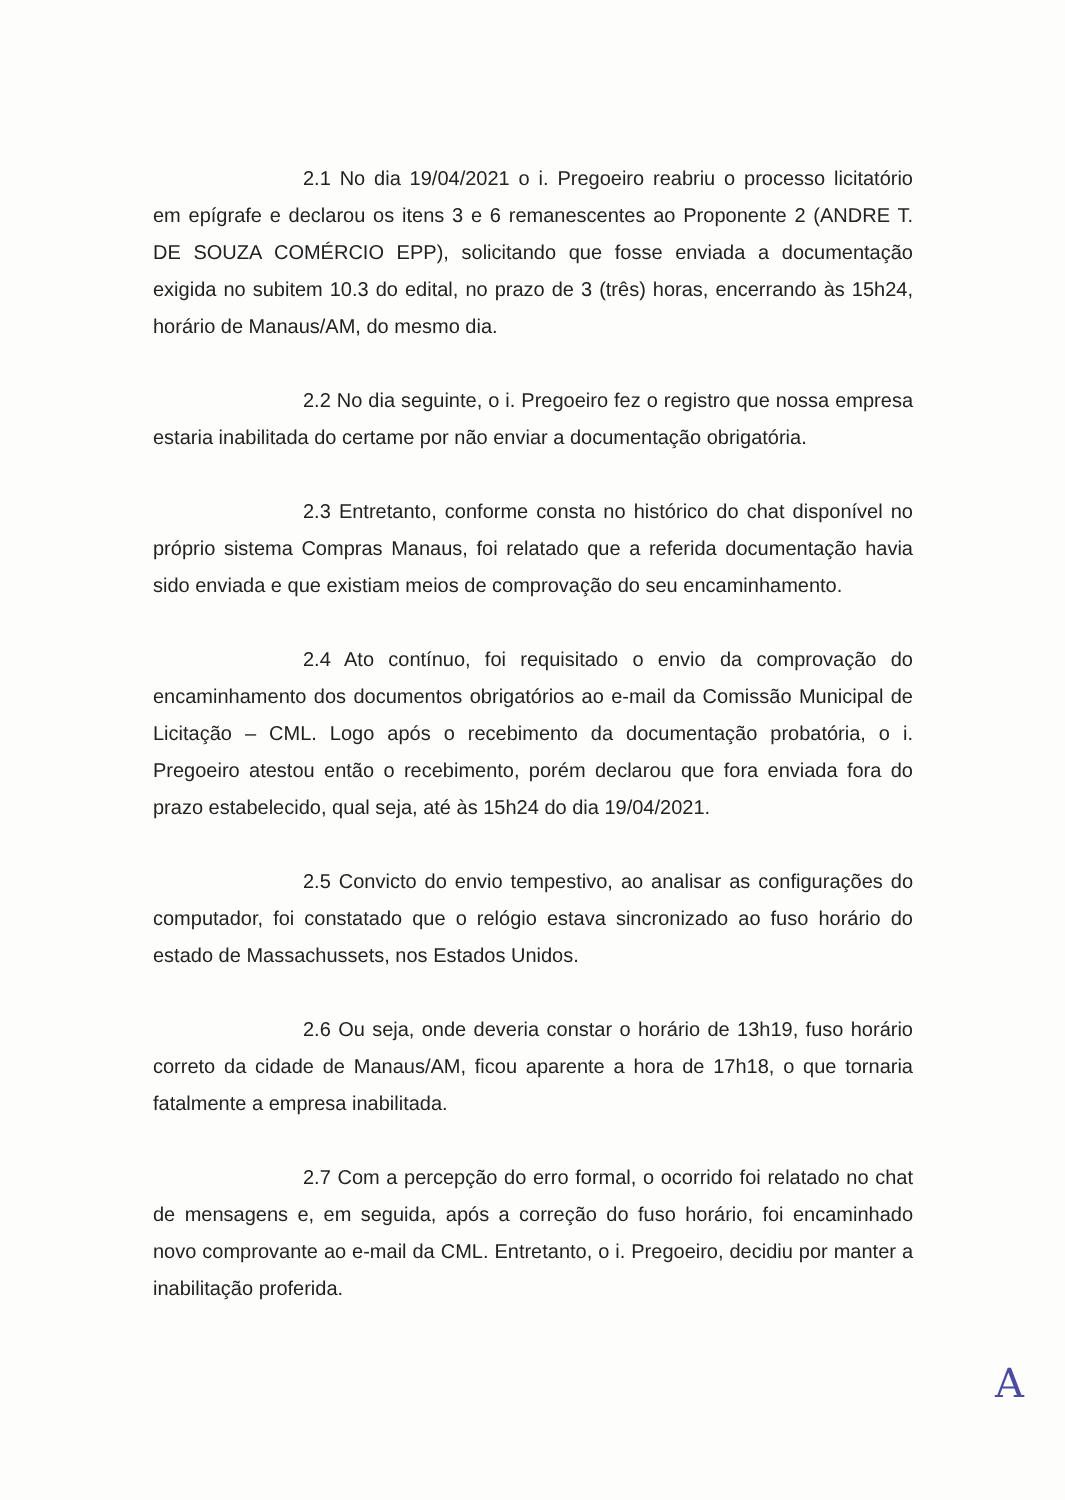2.1 No dia 19/04/2021 o i. Pregoeiro reabriu o processo licitatório em epígrafe e declarou os itens 3 e 6 remanescentes ao Proponente 2 (ANDRE T. DE SOUZA COMÉRCIO EPP), solicitando que fosse enviada a documentação exigida no subitem 10.3 do edital, no prazo de 3 (três) horas, encerrando às 15h24, horário de Manaus/AM, do mesmo dia.
2.2 No dia seguinte, o i. Pregoeiro fez o registro que nossa empresa estaria inabilitada do certame por não enviar a documentação obrigatória.
2.3 Entretanto, conforme consta no histórico do chat disponível no próprio sistema Compras Manaus, foi relatado que a referida documentação havia sido enviada e que existiam meios de comprovação do seu encaminhamento.
2.4 Ato contínuo, foi requisitado o envio da comprovação do encaminhamento dos documentos obrigatórios ao e-mail da Comissão Municipal de Licitação – CML. Logo após o recebimento da documentação probatória, o i. Pregoeiro atestou então o recebimento, porém declarou que fora enviada fora do prazo estabelecido, qual seja, até às 15h24 do dia 19/04/2021.
2.5 Convicto do envio tempestivo, ao analisar as configurações do computador, foi constatado que o relógio estava sincronizado ao fuso horário do estado de Massachussets, nos Estados Unidos.
2.6 Ou seja, onde deveria constar o horário de 13h19, fuso horário correto da cidade de Manaus/AM, ficou aparente a hora de 17h18, o que tornaria fatalmente a empresa inabilitada.
2.7 Com a percepção do erro formal, o ocorrido foi relatado no chat de mensagens e, em seguida, após a correção do fuso horário, foi encaminhado novo comprovante ao e-mail da CML. Entretanto, o i. Pregoeiro, decidiu por manter a inabilitação proferida.
A